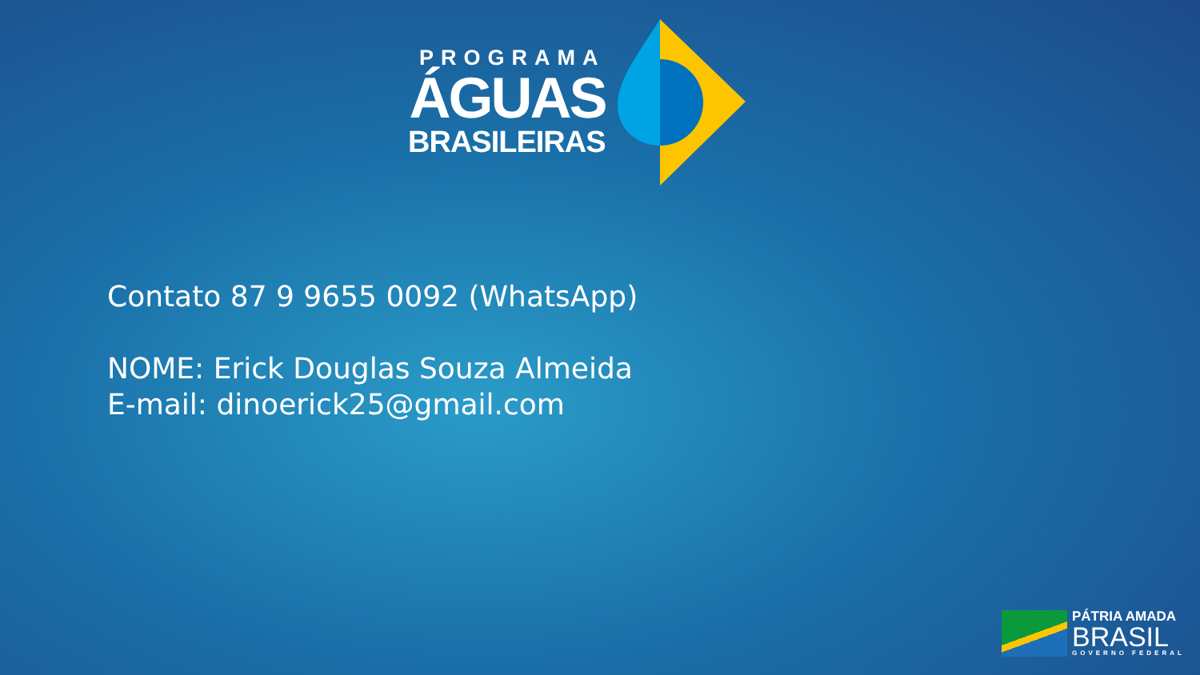PROGRAMA
ÁGUAS
BRASILEIRAS
Contato 87 9 9655 0092 (WhatsApp)
NOME: Erick Douglas Souza Almeida
E-mail: dinoerick25@gmail.com
PÁTRIA AMADA
BRASIL
GOVERNO FEDERAL